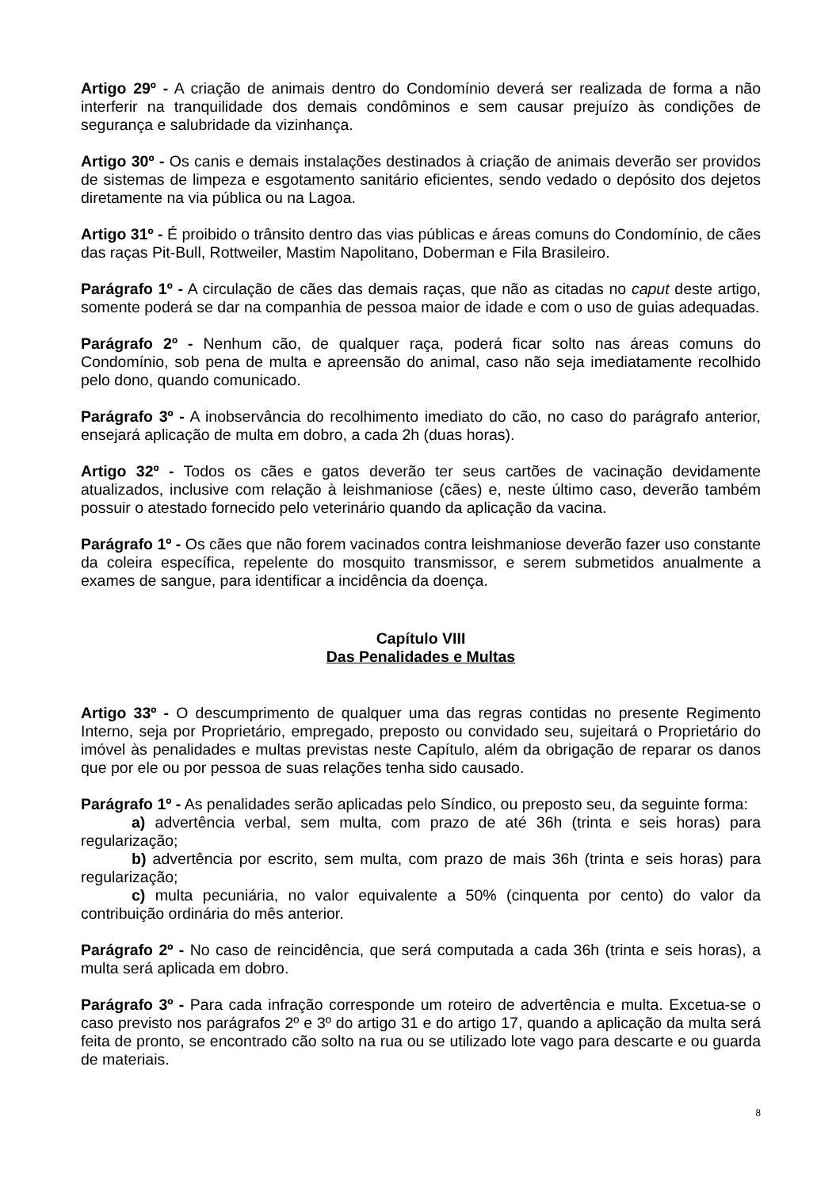Artigo 29º - A criação de animais dentro do Condomínio deverá ser realizada de forma a não interferir na tranquilidade dos demais condôminos e sem causar prejuízo às condições de segurança e salubridade da vizinhança.
Artigo 30º - Os canis e demais instalações destinados à criação de animais deverão ser providos de sistemas de limpeza e esgotamento sanitário eficientes, sendo vedado o depósito dos dejetos diretamente na via pública ou na Lagoa.
Artigo 31º - É proibido o trânsito dentro das vias públicas e áreas comuns do Condomínio, de cães das raças Pit-Bull, Rottweiler, Mastim Napolitano, Doberman e Fila Brasileiro.
Parágrafo 1º - A circulação de cães das demais raças, que não as citadas no caput deste artigo, somente poderá se dar na companhia de pessoa maior de idade e com o uso de guias adequadas.
Parágrafo 2º - Nenhum cão, de qualquer raça, poderá ficar solto nas áreas comuns do Condomínio, sob pena de multa e apreensão do animal, caso não seja imediatamente recolhido pelo dono, quando comunicado.
Parágrafo 3º - A inobservância do recolhimento imediato do cão, no caso do parágrafo anterior, ensejará aplicação de multa em dobro, a cada 2h (duas horas).
Artigo 32º - Todos os cães e gatos deverão ter seus cartões de vacinação devidamente atualizados, inclusive com relação à leishmaniose (cães) e, neste último caso, deverão também possuir o atestado fornecido pelo veterinário quando da aplicação da vacina.
Parágrafo 1º - Os cães que não forem vacinados contra leishmaniose deverão fazer uso constante da coleira específica, repelente do mosquito transmissor, e serem submetidos anualmente a exames de sangue, para identificar a incidência da doença.
Capítulo VIII
Das Penalidades e Multas
Artigo 33º - O descumprimento de qualquer uma das regras contidas no presente Regimento Interno, seja por Proprietário, empregado, preposto ou convidado seu, sujeitará o Proprietário do imóvel às penalidades e multas previstas neste Capítulo, além da obrigação de reparar os danos que por ele ou por pessoa de suas relações tenha sido causado.
Parágrafo 1º - As penalidades serão aplicadas pelo Síndico, ou preposto seu, da seguinte forma:
a) advertência verbal, sem multa, com prazo de até 36h (trinta e seis horas) para regularização;
b) advertência por escrito, sem multa, com prazo de mais 36h (trinta e seis horas) para regularização;
c) multa pecuniária, no valor equivalente a 50% (cinquenta por cento) do valor da contribuição ordinária do mês anterior.
Parágrafo 2º - No caso de reincidência, que será computada a cada 36h (trinta e seis horas), a multa será aplicada em dobro.
Parágrafo 3º - Para cada infração corresponde um roteiro de advertência e multa. Excetua-se o caso previsto nos parágrafos 2º e 3º do artigo 31 e do artigo 17, quando a aplicação da multa será feita de pronto, se encontrado cão solto na rua ou se utilizado lote vago para descarte e ou guarda de materiais.
8